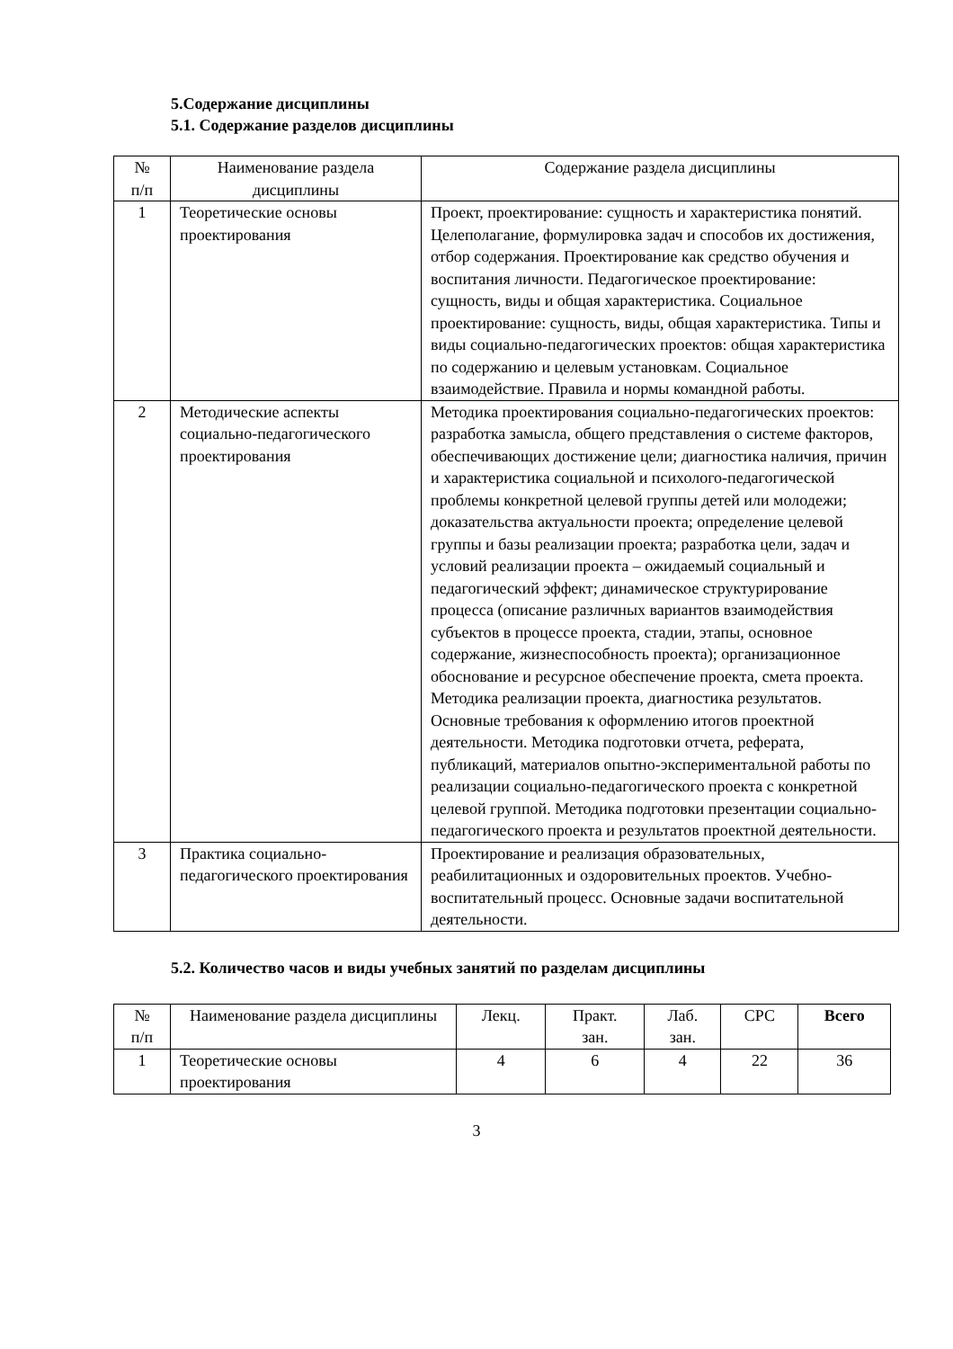5.Содержание дисциплины
5.1. Содержание разделов дисциплины
| № п/п | Наименование раздела дисциплины | Содержание раздела дисциплины |
| --- | --- | --- |
| 1 | Теоретические основы проектирования | Проект, проектирование: сущность и характеристика понятий. Целеполагание, формулировка задач и способов их достижения, отбор содержания. Проектирование как средство обучения и воспитания личности. Педагогическое проектирование: сущность, виды и общая характеристика. Социальное проектирование: сущность, виды, общая характеристика. Типы и виды социально-педагогических проектов: общая характеристика по содержанию и целевым установкам. Социальное взаимодействие. Правила и нормы командной работы. |
| 2 | Методические аспекты социально-педагогического проектирования | Методика проектирования социально-педагогических проектов: разработка замысла, общего представления о системе факторов, обеспечивающих достижение цели; диагностика наличия, причин и характеристика социальной и психолого-педагогической проблемы конкретной целевой группы детей или молодежи; доказательства актуальности проекта; определение целевой группы и базы реализации проекта; разработка цели, задач и условий реализации проекта – ожидаемый социальный и педагогический эффект; динамическое структурирование процесса (описание различных вариантов взаимодействия субъектов в процессе проекта, стадии, этапы, основное содержание, жизнеспособность проекта); организационное обоснование и ресурсное обеспечение проекта, смета проекта. Методика реализации проекта, диагностика результатов. Основные требования к оформлению итогов проектной деятельности. Методика подготовки отчета, реферата, публикаций, материалов опытно-экспериментальной работы по реализации социально-педагогического проекта с конкретной целевой группой. Методика подготовки презентации социально-педагогического проекта и результатов проектной деятельности. |
| 3 | Практика социально-педагогического проектирования | Проектирование и реализация образовательных, реабилитационных и оздоровительных проектов. Учебно-воспитательный процесс. Основные задачи воспитательной деятельности. |
5.2. Количество часов и виды учебных занятий по разделам дисциплины
| № п/п | Наименование раздела дисциплины | Лекц. | Практ. зан. | Лаб. зан. | СРС | Всего |
| --- | --- | --- | --- | --- | --- | --- |
| 1 | Теоретические основы проектирования | 4 | 6 | 4 | 22 | 36 |
3